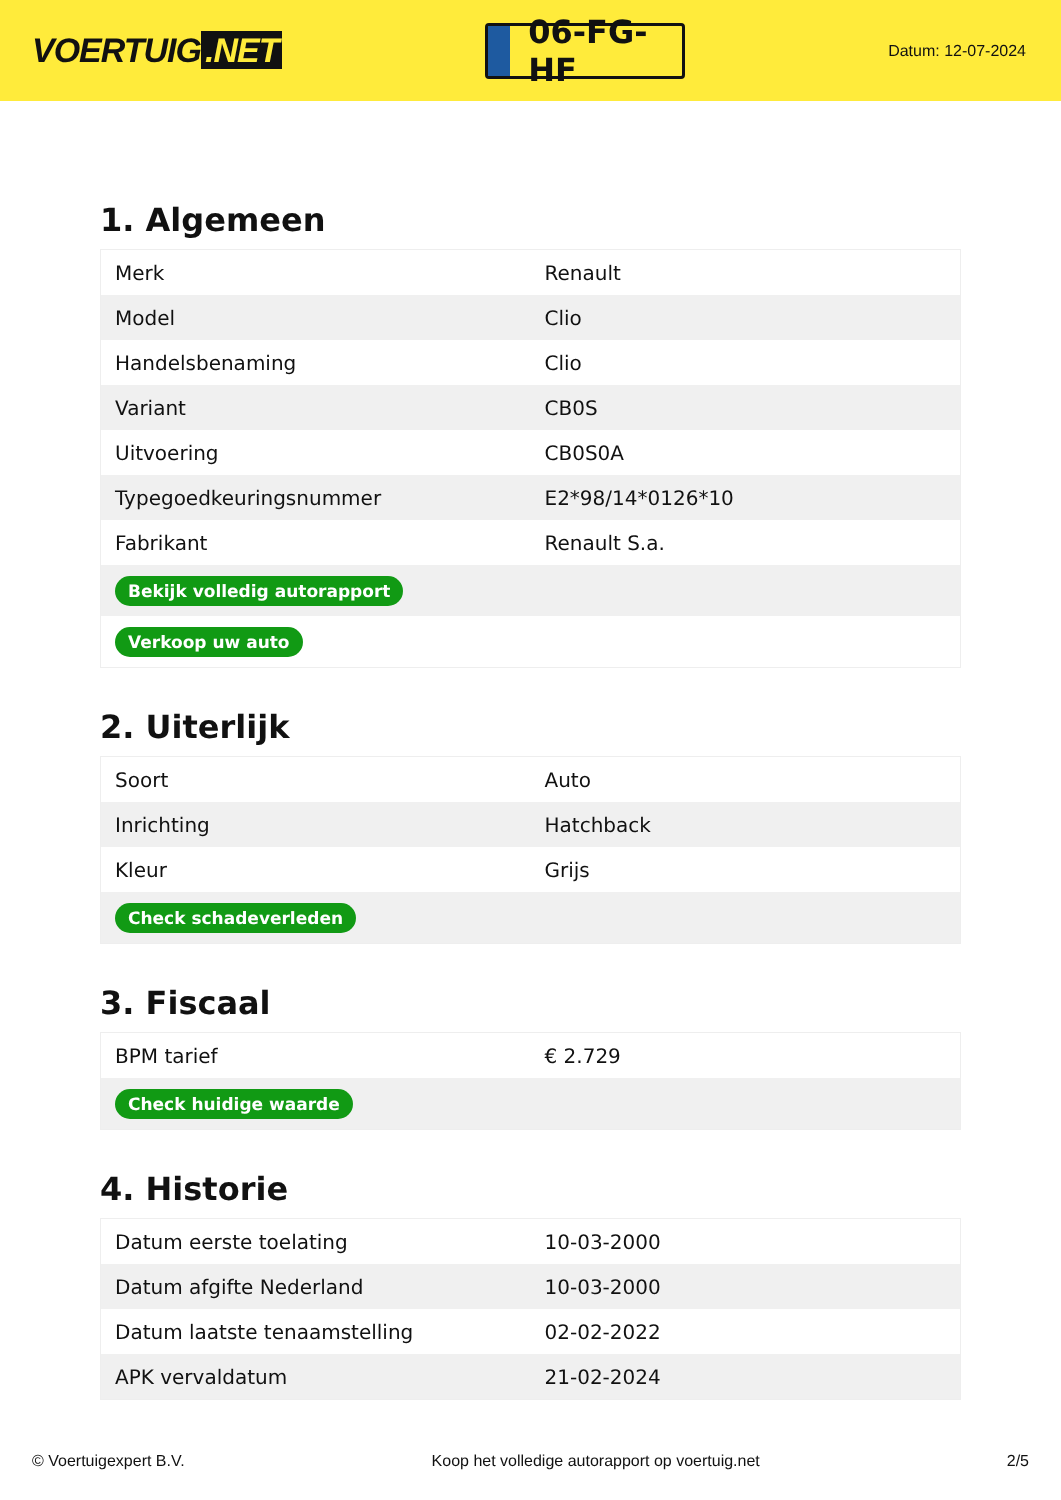VOERTUIG.NET
06-FG-HF
Datum: 12-07-2024
1. Algemeen
| Merk | Renault |
| Model | Clio |
| Handelsbenaming | Clio |
| Variant | CB0S |
| Uitvoering | CB0S0A |
| Typegoedkeuringsnummer | E2*98/14*0126*10 |
| Fabrikant | Renault S.a. |
| Bekijk volledig autorapport | |
| Verkoop uw auto | |
2. Uiterlijk
| Soort | Auto |
| Inrichting | Hatchback |
| Kleur | Grijs |
| Check schadeverleden | |
3. Fiscaal
| BPM tarief | € 2.729 |
| Check huidige waarde | |
4. Historie
| Datum eerste toelating | 10-03-2000 |
| Datum afgifte Nederland | 10-03-2000 |
| Datum laatste tenaamstelling | 02-02-2022 |
| APK vervaldatum | 21-02-2024 |
© Voertuigexpert B.V. Koop het volledige autorapport op voertuig.net 2/5